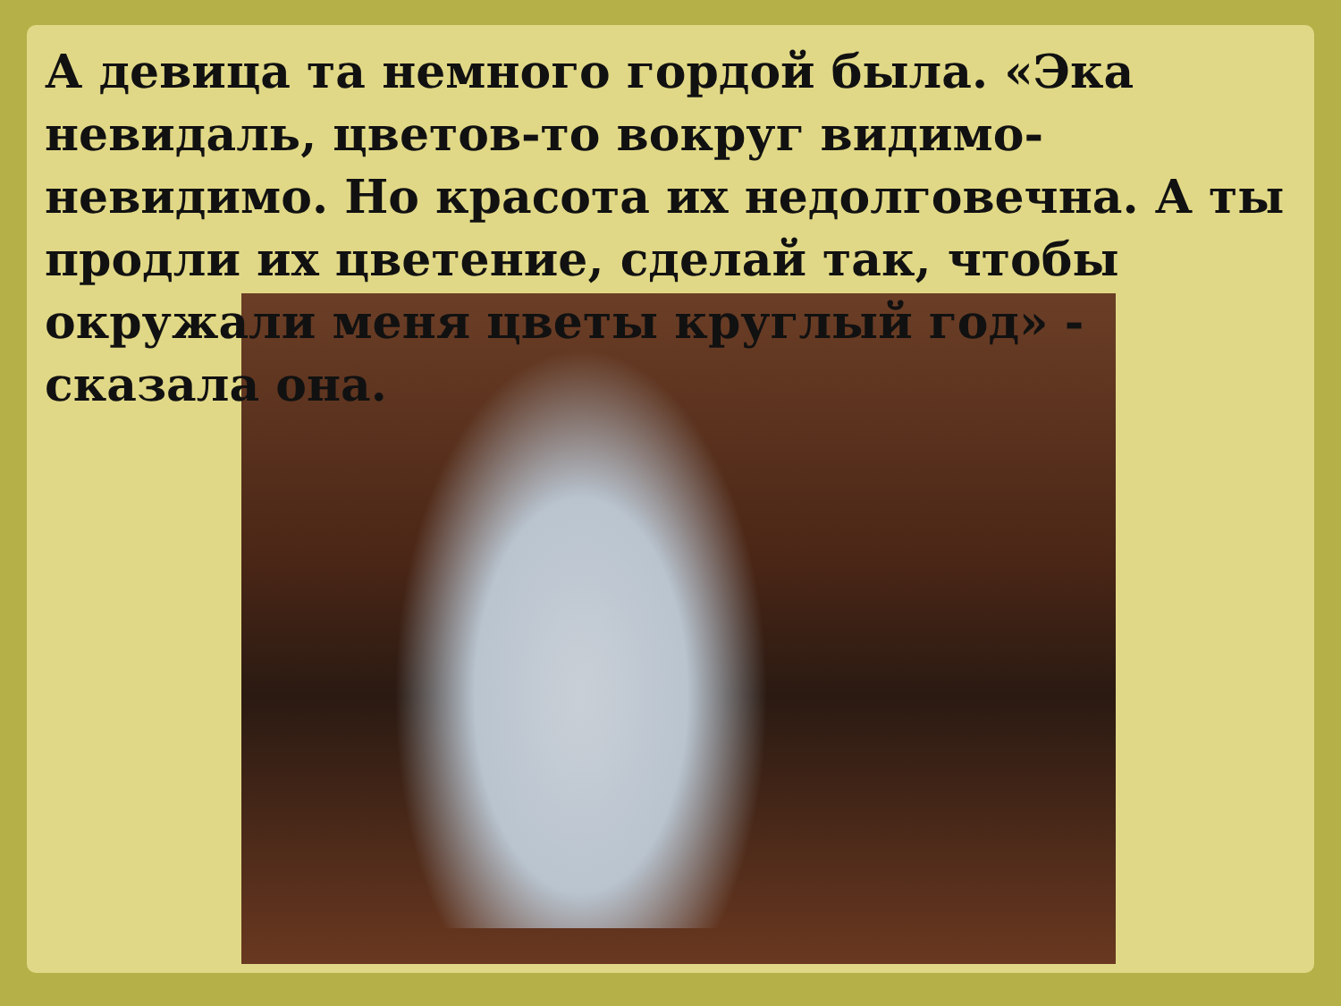А девица та немного гордой была. «Эка невидаль, цветов-то вокруг видимо-невидимо. Но красота их недолговечна. А ты продли их цветение, сделай так, чтобы окружали меня цветы круглый год» - сказала она.